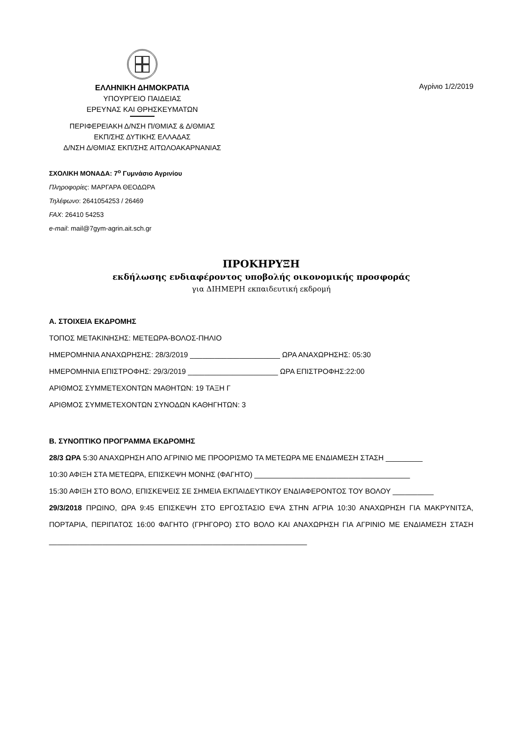ΕΛΛΗΝΙΚΗ ΔΗΜΟΚΡΑΤΙΑ
ΥΠΟΥΡΓΕΙΟ ΠΑΙΔΕΙΑΣ
ΕΡΕΥΝΑΣ ΚΑΙ ΘΡΗΣΚΕΥΜΑΤΩΝ
ΠΕΡΙΦΕΡΕΙΑΚΗ Δ/ΝΣΗ Π/ΘΜΙΑΣ & Δ/ΘΜΙΑΣ
ΕΚΠ/ΣΗΣ ΔΥΤΙΚΗΣ ΕΛΛΑΔΑΣ
Δ/ΝΣΗ Δ/ΘΜΙΑΣ ΕΚΠ/ΣΗΣ ΑΙΤΩΛΟΑΚΑΡΝΑΝΙΑΣ
Αγρίνιο 1/2/2019
ΣΧΟΛΙΚΗ ΜΟΝΑΔΑ: 7<sup>ο</sup> Γυμνάσιο Αγρινίου
Πληροφορίες: ΜΑΡΓΑΡΑ ΘΕΟΔΩΡΑ
Τηλέφωνο: 2641054253 / 26469
FAX: 26410 54253
e-mail: mail@7gym-agrin.ait.sch.gr
ΠΡΟΚΗΡΥΞΗ
εκδήλωσης ενδιαφέροντος υποβολής οικονομικής προσφοράς
για ΔΙΗΜΕΡΗ εκπαιδευτική εκδρομή
Α. ΣΤΟΙΧΕΙΑ ΕΚΔΡΟΜΗΣ
ΤΟΠΟΣ ΜΕΤΑΚΙΝΗΣΗΣ: ΜΕΤΕΩΡΑ-ΒΟΛΟΣ-ΠΗΛΙΟ
ΗΜΕΡΟΜΗΝΙΑ ΑΝΑΧΩΡΗΣΗΣ: 28/3/2019 ______________________ ΩΡΑ ΑΝΑΧΩΡΗΣΗΣ: 05:30
ΗΜΕΡΟΜΗΝΙΑ ΕΠΙΣΤΡΟΦΗΣ: 29/3/2019 ______________________ ΩΡΑ ΕΠΙΣΤΡΟΦΗΣ:22:00
ΑΡΙΘΜΟΣ ΣΥΜΜΕΤΕΧΟΝΤΩΝ ΜΑΘΗΤΩΝ: 19 ΤΑΞΗ Γ
ΑΡΙΘΜΟΣ ΣΥΜΜΕΤΕΧΟΝΤΩΝ ΣΥΝΟΔΩΝ ΚΑΘΗΓΗΤΩΝ: 3
Β. ΣΥΝΟΠΤΙΚΟ ΠΡΟΓΡΑΜΜΑ ΕΚΔΡΟΜΗΣ
28/3 ΩΡΑ 5:30 ΑΝΑΧΩΡΗΣΗ ΑΠΟ ΑΓΡΙΝΙΟ ΜΕ ΠΡΟΟΡΙΣΜΟ ΤΑ ΜΕΤΕΩΡΑ ΜΕ ΕΝΔΙΑΜΕΣΗ ΣΤΑΣΗ _________
10:30 ΑΦΙΞΗ ΣΤΑ ΜΕΤΕΩΡΑ, ΕΠΙΣΚΕΨΗ ΜΟΝΗΣ (ΦΑΓΗΤΟ) ______________________________________
15:30 ΑΦΙΞΗ ΣΤΟ ΒΟΛΟ, ΕΠΙΣΚΕΨΕΙΣ ΣΕ ΣΗΜΕΙΑ ΕΚΠΑΙΔΕΥΤΙΚΟΥ ΕΝΔΙΑΦΕΡΟΝΤΟΣ ΤΟΥ ΒΟΛΟΥ __________
29/3/2018 ΠΡΩΙΝΟ, ΩΡΑ 9:45 ΕΠΙΣΚΕΨΗ ΣΤΟ ΕΡΓΟΣΤΑΣΙΟ ΕΨΑ ΣΤΗΝ ΑΓΡΙΑ 10:30 ΑΝΑΧΩΡΗΣΗ ΓΙΑ ΜΑΚΡΥΝΙΤΣΑ, ΠΟΡΤΑΡΙΑ, ΠΕΡΙΠΑΤΟΣ 16:00 ΦΑΓΗΤΟ (ΓΡΗΓΟΡΟ) ΣΤΟ ΒΟΛΟ ΚΑΙ ΑΝΑΧΩΡΗΣΗ ΓΙΑ ΑΓΡΙΝΙΟ ΜΕ ΕΝΔΙΑΜΕΣΗ ΣΤΑΣΗ _______________________________________________________________